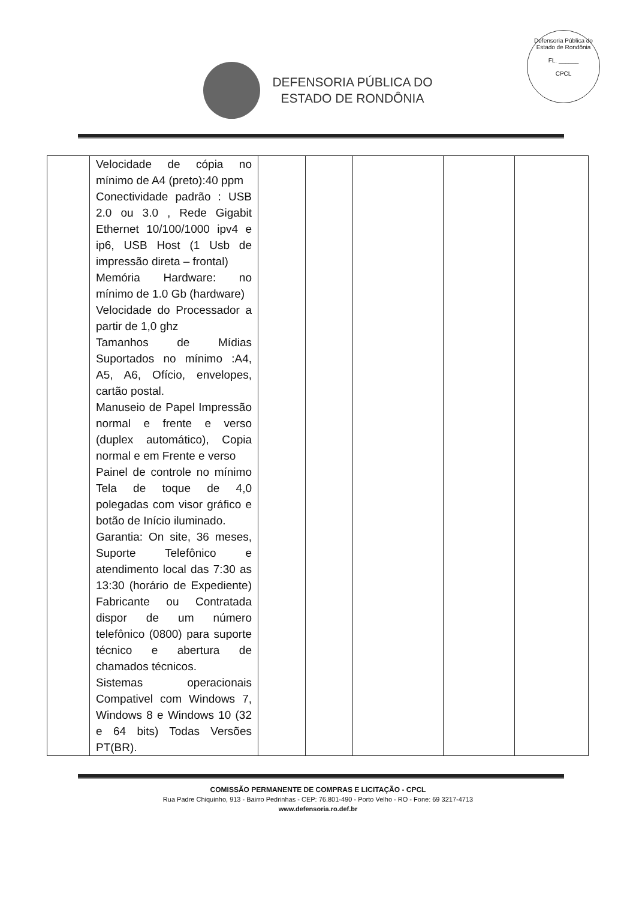DEFENSORIA PÚBLICA DO
ESTADO DE RONDÔNIA
Defensoria Pública do Estado de Rondônia
FL. ______
CPCL
| | Velocidade de cópia no mínimo de A4 (preto):40 ppm Conectividade padrão : USB 2.0 ou 3.0 , Rede Gigabit Ethernet 10/100/1000 ipv4 e ip6, USB Host (1 Usb de impressão direta – frontal) Memória Hardware: no mínimo de 1.0 Gb (hardware) Velocidade do Processador a partir de 1,0 ghz Tamanhos de Mídias Suportados no mínimo :A4, A5, A6, Ofício, envelopes, cartão postal. Manuseio de Papel Impressão normal e frente e verso (duplex automático), Copia normal e em Frente e verso Painel de controle no mínimo Tela de toque de 4,0 polegadas com visor gráfico e botão de Início iluminado. Garantia: On site, 36 meses, Suporte Telefônico e atendimento local das 7:30 as 13:30 (horário de Expediente) Fabricante ou Contratada dispor de um número telefônico (0800) para suporte técnico e abertura de chamados técnicos. Sistemas operacionais Compativel com Windows 7, Windows 8 e Windows 10 (32 e 64 bits) Todas Versões PT(BR). | | | | | |
COMISSÃO PERMANENTE DE COMPRAS E LICITAÇÃO - CPCL
Rua Padre Chiquinho, 913 - Bairro Pedrinhas - CEP: 76.801-490 - Porto Velho - RO - Fone: 69 3217-4713
www.defensoria.ro.def.br